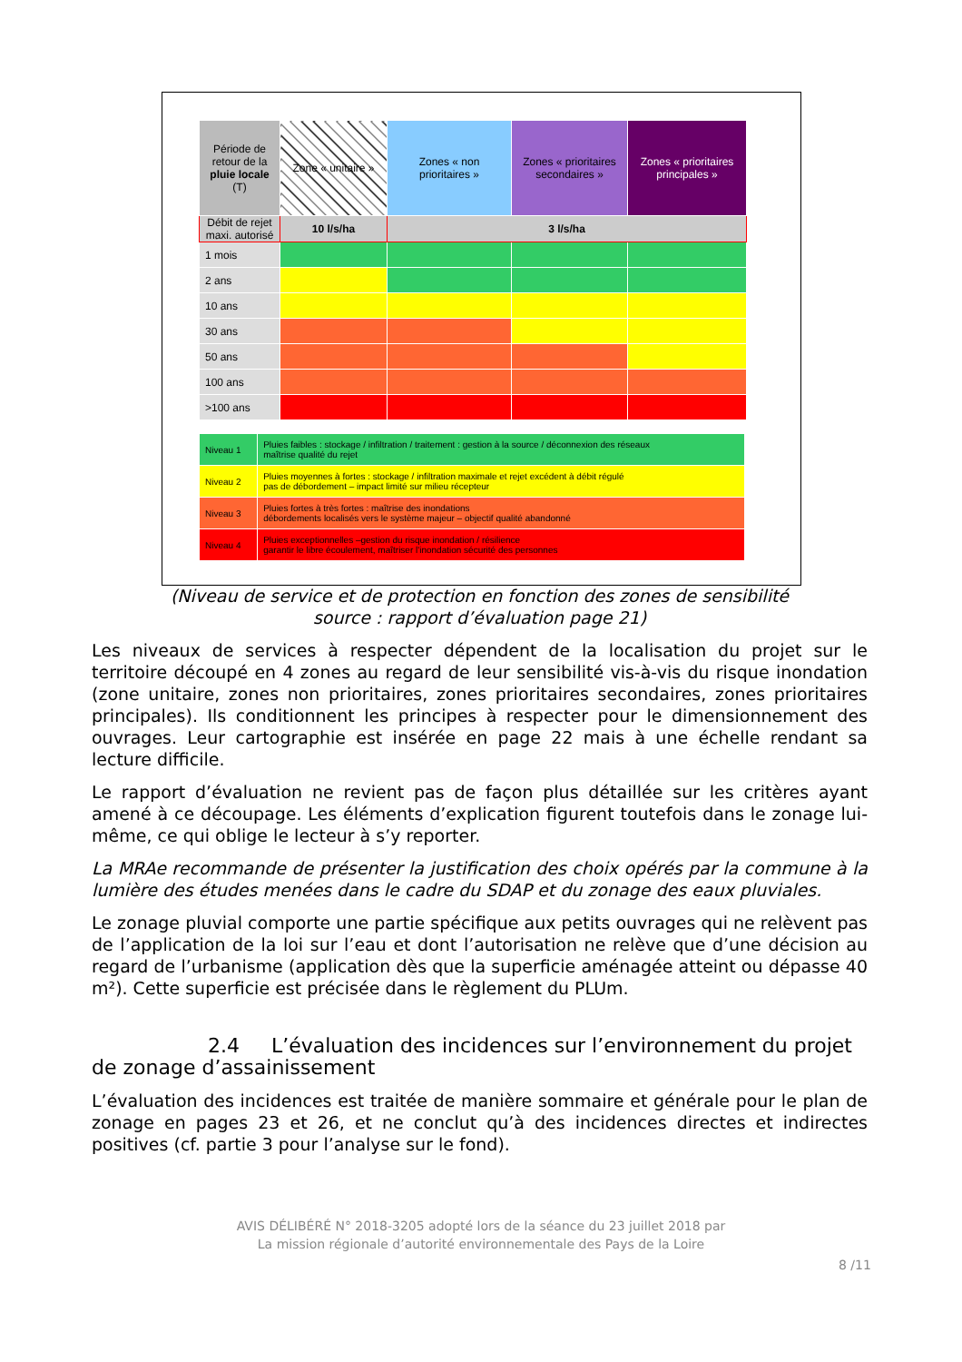| Période de retour de la pluie locale (T) | Zone « unitaire » | Zones « non prioritaires » | Zones « prioritaires secondaires » | Zones « prioritaires principales » |
| --- | --- | --- | --- | --- |
| Débit de rejet maxi. autorisé | 10 l/s/ha | 3 l/s/ha | | |
| 1 mois | | | | |
| 2 ans | | | | |
| 10 ans | | | | |
| 30 ans | | | | |
| 50 ans | | | | |
| 100 ans | | | | |
| >100 ans | | | | |
| Niveau 1 | Pluies faibles : stockage / infiltration / traitement : gestion à la source / déconnexion des réseaux maîtrise qualité du rejet |
| Niveau 2 | Pluies moyennes à fortes : stockage / infiltration maximale et rejet excédent à débit régulé pas de débordement – impact limité sur milieu récepteur |
| Niveau 3 | Pluies fortes à très fortes : maîtrise des inondations débordements localisés vers le système majeur – objectif qualité abandonné |
| Niveau 4 | Pluies exceptionnelles –gestion du risque inondation / résilience garantir le libre écoulement, maîtriser l'inondation sécurité des personnes |
(Niveau de service et de protection en fonction des zones de sensibilité
source : rapport d’évaluation page 21)
Les niveaux de services à respecter dépendent de la localisation du projet sur le territoire découpé en 4 zones au regard de leur sensibilité vis-à-vis du risque inondation (zone unitaire, zones non prioritaires, zones prioritaires secondaires, zones prioritaires principales). Ils conditionnent les principes à respecter pour le dimensionnement des ouvrages. Leur cartographie est insérée en page 22 mais à une échelle rendant sa lecture difficile.
Le rapport d’évaluation ne revient pas de façon plus détaillée sur les critères ayant amené à ce découpage. Les éléments d’explication figurent toutefois dans le zonage lui-même, ce qui oblige le lecteur à s’y reporter.
La MRAe recommande de présenter la justification des choix opérés par la commune à la lumière des études menées dans le cadre du SDAP et du zonage des eaux pluviales.
Le zonage pluvial comporte une partie spécifique aux petits ouvrages qui ne relèvent pas de l’application de la loi sur l’eau et dont l’autorisation ne relève que d’une décision au regard de l’urbanisme (application dès que la superficie aménagée atteint ou dépasse 40 m²). Cette superficie est précisée dans le règlement du PLUm.
2.4 L’évaluation des incidences sur l’environnement du projet de zonage d’assainissement
L’évaluation des incidences est traitée de manière sommaire et générale pour le plan de zonage en pages 23 et 26, et ne conclut qu’à des incidences directes et indirectes positives (cf. partie 3 pour l’analyse sur le fond).
AVIS DÉLIBÉRÉ N° 2018-3205 adopté lors de la séance du 23 juillet 2018 par
La mission régionale d’autorité environnementale des Pays de la Loire
8 /11